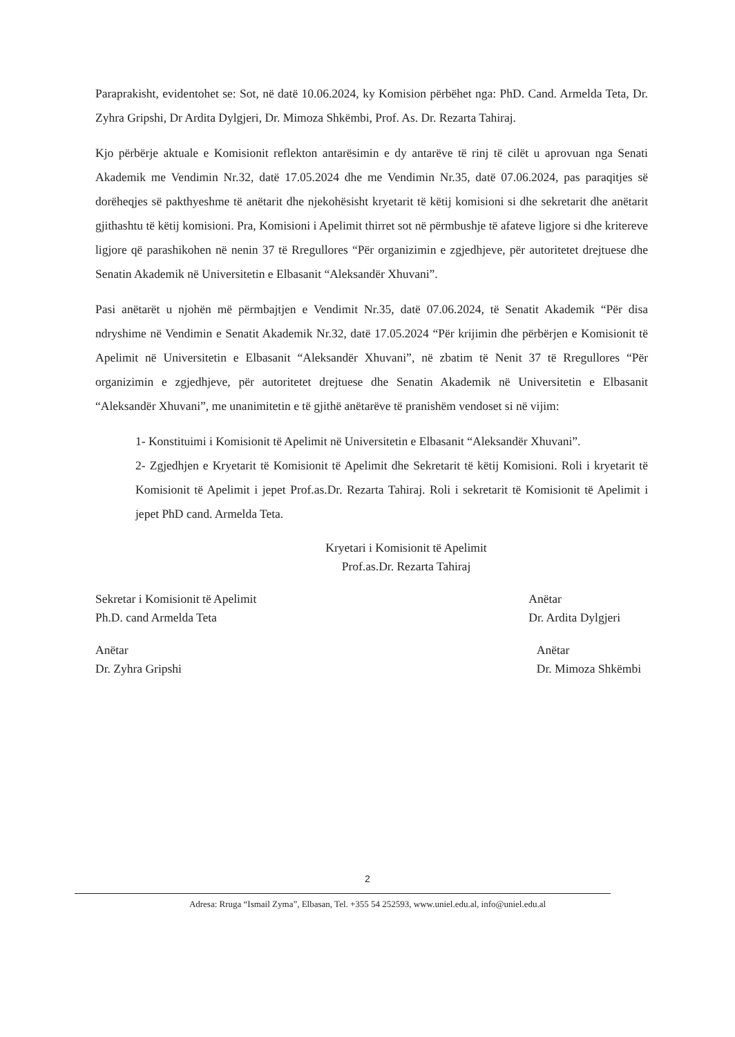Paraprakisht, evidentohet se: Sot, në datë 10.06.2024, ky Komision përbëhet nga: PhD. Cand. Armelda Teta, Dr. Zyhra Gripshi, Dr Ardita Dylgjeri, Dr. Mimoza Shkëmbi, Prof. As. Dr. Rezarta Tahiraj.
Kjo përbërje aktuale e Komisionit reflekton antarësimin e dy antarëve të rinj të cilët u aprovuan nga Senati Akademik me Vendimin Nr.32, datë 17.05.2024 dhe me Vendimin Nr.35, datë 07.06.2024, pas paraqitjes së dorëheqjes së pakthyeshme të anëtarit dhe njekohësisht kryetarit të këtij komisioni si dhe sekretarit dhe anëtarit gjithashtu të këtij komisioni. Pra, Komisioni i Apelimit thirret sot në përmbushje të afateve ligjore si dhe kritereve ligjore që parashikohen në nenin 37 të Rregullores “Për organizimin e zgjedhjeve, për autoritetet drejtuese dhe Senatin Akademik në Universitetin e Elbasanit “Aleksandër Xhuvani”.
Pasi anëtarët u njohën më përmbajtjen e Vendimit Nr.35, datë 07.06.2024, të Senatit Akademik “Për disa ndryshime në Vendimin e Senatit Akademik Nr.32, datë 17.05.2024 “Për krijimin dhe përbërjen e Komisionit të Apelimit në Universitetin e Elbasanit “Aleksandër Xhuvani”, në zbatim të Nenit 37 të Rregullores “Për organizimin e zgjedhjeve, për autoritetet drejtuese dhe Senatin Akademik në Universitetin e Elbasanit “Aleksandër Xhuvani”, me unanimitetin e të gjithë anëtarëve të pranishëm vendoset si në vijim:
1- Konstituimi i Komisionit të Apelimit në Universitetin e Elbasanit “Aleksandër Xhuvani”.
2- Zgjedhjen e Kryetarit të Komisionit të Apelimit dhe Sekretarit të këtij Komisioni. Roli i kryetarit të Komisionit të Apelimit i jepet Prof.as.Dr. Rezarta Tahiraj. Roli i sekretarit të Komisionit të Apelimit i jepet PhD cand. Armelda Teta.
Kryetari i Komisionit të Apelimit
Prof.as.Dr. Rezarta Tahiraj
Sekretar i Komisionit të Apelimit
Ph.D. cand Armelda Teta
Anëtar
Dr. Ardita Dylgjeri
Anëtar
Dr. Zyhra Gripshi
Anëtar
Dr. Mimoza Shkëmbi
2
Adresa: Rruga “Ismail Zyma”, Elbasan, Tel. +355 54 252593, www.uniel.edu.al, info@uniel.edu.al